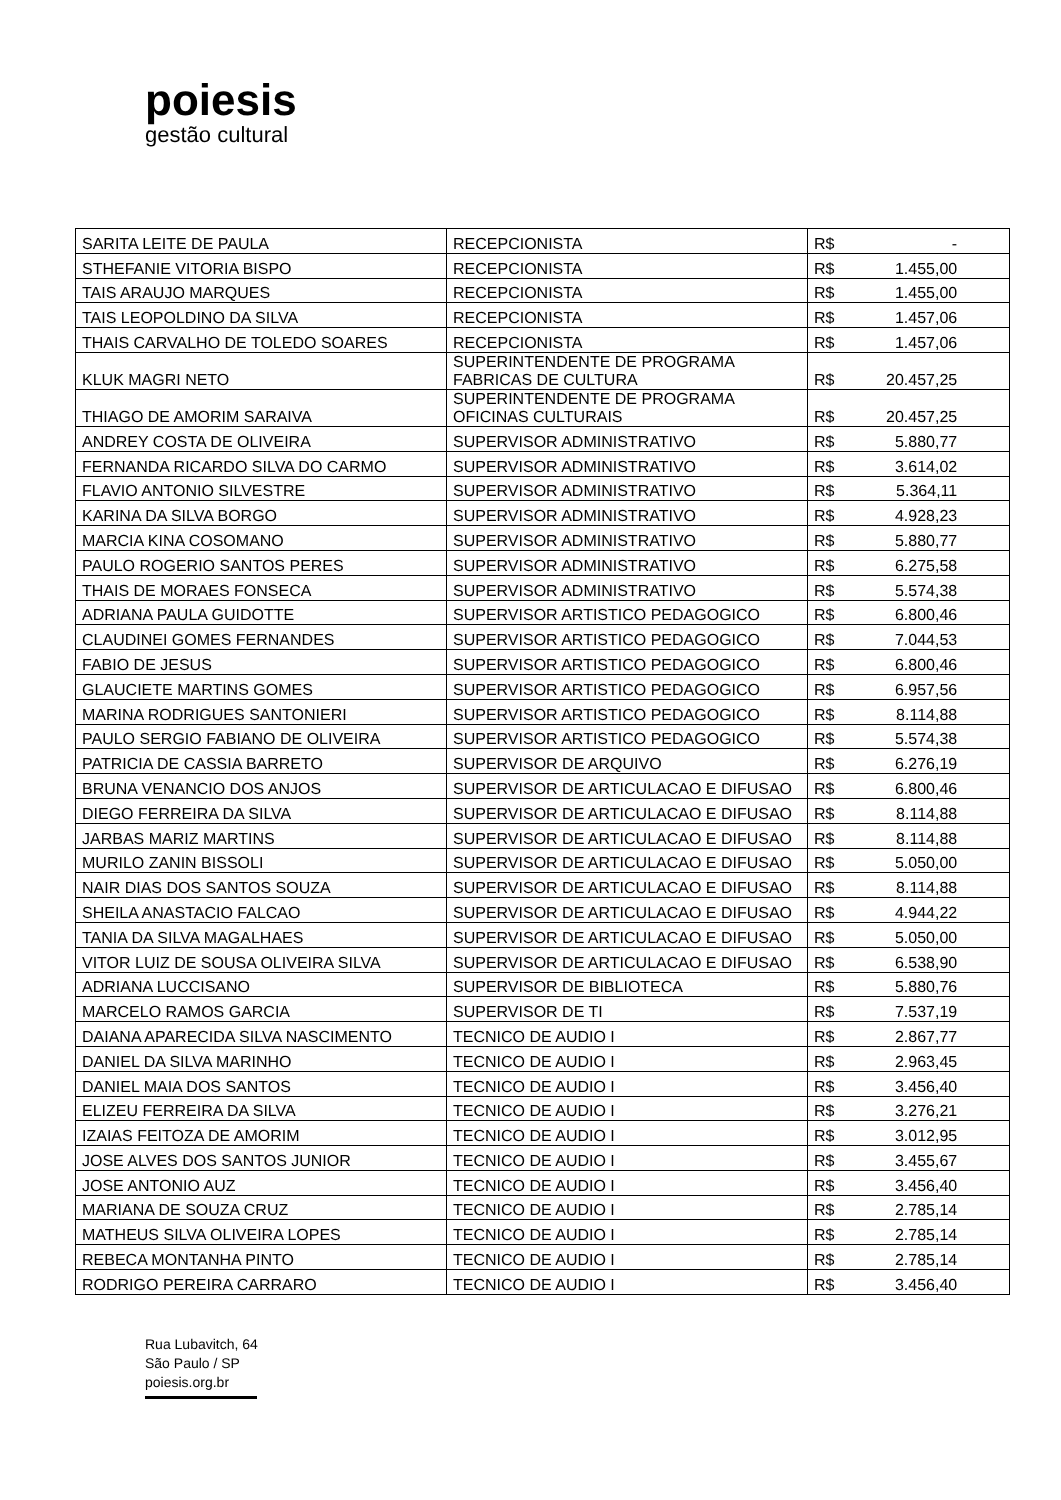poiesis
gestão cultural
| SARITA LEITE DE PAULA | RECEPCIONISTA | R$ | - |
| STHEFANIE VITORIA BISPO | RECEPCIONISTA | R$ | 1.455,00 |
| TAIS ARAUJO MARQUES | RECEPCIONISTA | R$ | 1.455,00 |
| TAIS LEOPOLDINO DA SILVA | RECEPCIONISTA | R$ | 1.457,06 |
| THAIS CARVALHO DE TOLEDO SOARES | RECEPCIONISTA | R$ | 1.457,06 |
| KLUK MAGRI NETO | SUPERINTENDENTE DE PROGRAMA FABRICAS DE CULTURA | R$ | 20.457,25 |
| THIAGO DE AMORIM SARAIVA | SUPERINTENDENTE DE PROGRAMA OFICINAS CULTURAIS | R$ | 20.457,25 |
| ANDREY COSTA DE OLIVEIRA | SUPERVISOR ADMINISTRATIVO | R$ | 5.880,77 |
| FERNANDA RICARDO SILVA DO CARMO | SUPERVISOR ADMINISTRATIVO | R$ | 3.614,02 |
| FLAVIO ANTONIO SILVESTRE | SUPERVISOR ADMINISTRATIVO | R$ | 5.364,11 |
| KARINA DA SILVA BORGO | SUPERVISOR ADMINISTRATIVO | R$ | 4.928,23 |
| MARCIA KINA COSOMANO | SUPERVISOR ADMINISTRATIVO | R$ | 5.880,77 |
| PAULO ROGERIO SANTOS PERES | SUPERVISOR ADMINISTRATIVO | R$ | 6.275,58 |
| THAIS DE MORAES FONSECA | SUPERVISOR ADMINISTRATIVO | R$ | 5.574,38 |
| ADRIANA PAULA GUIDOTTE | SUPERVISOR ARTISTICO PEDAGOGICO | R$ | 6.800,46 |
| CLAUDINEI GOMES FERNANDES | SUPERVISOR ARTISTICO PEDAGOGICO | R$ | 7.044,53 |
| FABIO DE JESUS | SUPERVISOR ARTISTICO PEDAGOGICO | R$ | 6.800,46 |
| GLAUCIETE MARTINS GOMES | SUPERVISOR ARTISTICO PEDAGOGICO | R$ | 6.957,56 |
| MARINA RODRIGUES SANTONIERI | SUPERVISOR ARTISTICO PEDAGOGICO | R$ | 8.114,88 |
| PAULO SERGIO FABIANO DE OLIVEIRA | SUPERVISOR ARTISTICO PEDAGOGICO | R$ | 5.574,38 |
| PATRICIA DE CASSIA BARRETO | SUPERVISOR DE ARQUIVO | R$ | 6.276,19 |
| BRUNA VENANCIO DOS ANJOS | SUPERVISOR DE ARTICULACAO E DIFUSAO | R$ | 6.800,46 |
| DIEGO FERREIRA DA SILVA | SUPERVISOR DE ARTICULACAO E DIFUSAO | R$ | 8.114,88 |
| JARBAS MARIZ MARTINS | SUPERVISOR DE ARTICULACAO E DIFUSAO | R$ | 8.114,88 |
| MURILO ZANIN BISSOLI | SUPERVISOR DE ARTICULACAO E DIFUSAO | R$ | 5.050,00 |
| NAIR DIAS DOS SANTOS SOUZA | SUPERVISOR DE ARTICULACAO E DIFUSAO | R$ | 8.114,88 |
| SHEILA ANASTACIO FALCAO | SUPERVISOR DE ARTICULACAO E DIFUSAO | R$ | 4.944,22 |
| TANIA DA SILVA MAGALHAES | SUPERVISOR DE ARTICULACAO E DIFUSAO | R$ | 5.050,00 |
| VITOR LUIZ DE SOUSA OLIVEIRA SILVA | SUPERVISOR DE ARTICULACAO E DIFUSAO | R$ | 6.538,90 |
| ADRIANA LUCCISANO | SUPERVISOR DE BIBLIOTECA | R$ | 5.880,76 |
| MARCELO RAMOS GARCIA | SUPERVISOR DE TI | R$ | 7.537,19 |
| DAIANA APARECIDA SILVA NASCIMENTO | TECNICO DE AUDIO I | R$ | 2.867,77 |
| DANIEL DA SILVA MARINHO | TECNICO DE AUDIO I | R$ | 2.963,45 |
| DANIEL MAIA DOS SANTOS | TECNICO DE AUDIO I | R$ | 3.456,40 |
| ELIZEU FERREIRA DA SILVA | TECNICO DE AUDIO I | R$ | 3.276,21 |
| IZAIAS FEITOZA DE AMORIM | TECNICO DE AUDIO I | R$ | 3.012,95 |
| JOSE ALVES DOS SANTOS JUNIOR | TECNICO DE AUDIO I | R$ | 3.455,67 |
| JOSE ANTONIO AUZ | TECNICO DE AUDIO I | R$ | 3.456,40 |
| MARIANA DE SOUZA CRUZ | TECNICO DE AUDIO I | R$ | 2.785,14 |
| MATHEUS SILVA OLIVEIRA LOPES | TECNICO DE AUDIO I | R$ | 2.785,14 |
| REBECA MONTANHA PINTO | TECNICO DE AUDIO I | R$ | 2.785,14 |
| RODRIGO PEREIRA CARRARO | TECNICO DE AUDIO I | R$ | 3.456,40 |
Rua Lubavitch, 64
São Paulo / SP
poiesis.org.br